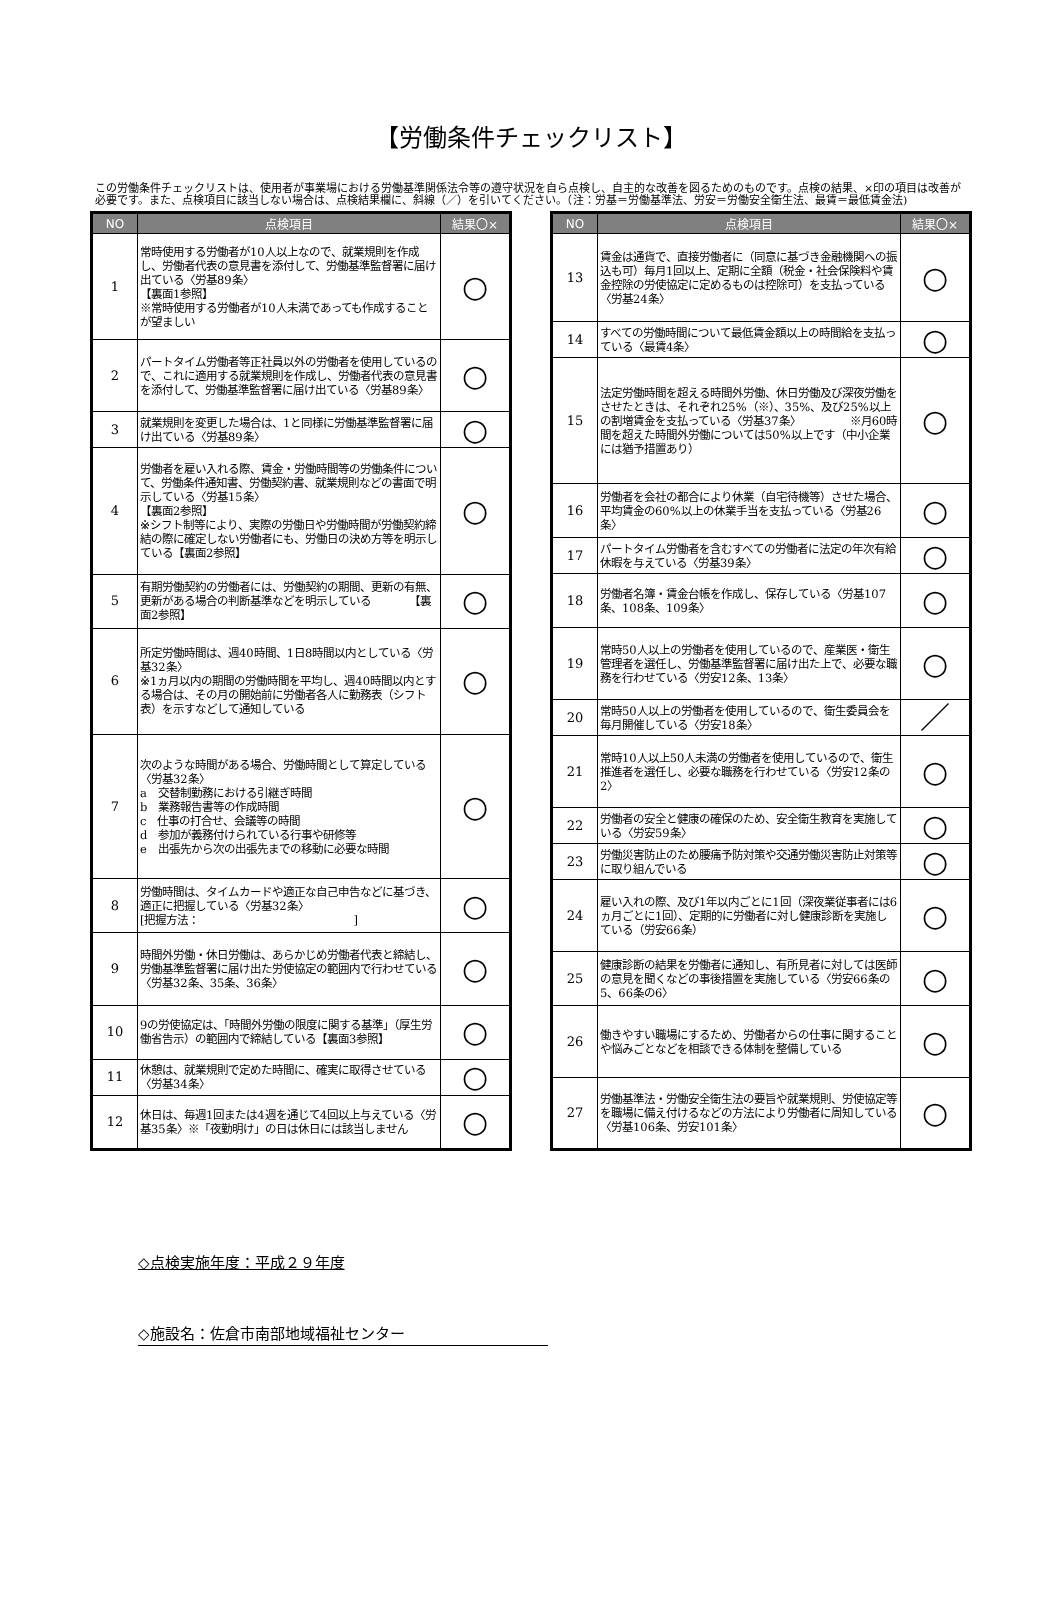【労働条件チェックリスト】
この労働条件チェックリストは、使用者が事業場における労働基準関係法令等の遵守状況を自ら点検し、自主的な改善を図るためのものです。点検の結果、×印の項目は改善が必要です。また、点検項目に該当しない場合は、点検結果欄に、斜線（／）を引いてください。（注：労基＝労働基準法、労安＝労働安全衛生法、最賃＝最低賃金法)
| NO | 点検項目 | 結果〇× |
| --- | --- | --- |
| 1 | 常時使用する労働者が10人以上なので、就業規則を作成し、労働者代表の意見書を添付して、労働基準監督署に届け出ている〈労基89条〉 【裏面1参照】 ※常時使用する労働者が10人未満であっても作成することが望ましい | ○ |
| 2 | パートタイム労働者等正社員以外の労働者を使用しているので、これに適用する就業規則を作成し、労働者代表の意見書を添付して、労働基準監督署に届け出ている〈労基89条〉 | ○ |
| 3 | 就業規則を変更した場合は、1と同様に労働基準監督署に届け出ている〈労基89条〉 | ○ |
| 4 | 労働者を雇い入れる際、賃金・労働時間等の労働条件について、労働条件通知書、労働契約書、就業規則などの書面で明示している〈労基15条〉 【裏面2参照】 ※シフト制等により、実際の労働日や労働時間が労働契約締結の際に確定しない労働者にも、労働日の決め方等を明示している【裏面2参照】 | ○ |
| 5 | 有期労働契約の労働者には、労働契約の期間、更新の有無、更新がある場合の判断基準などを明示している 【裏面2参照】 | ○ |
| 6 | 所定労働時間は、週40時間、1日8時間以内としている〈労基32条〉 ※1ヵ月以内の期間の労働時間を平均し、週40時間以内とする場合は、その月の開始前に労働者各人に勤務表（シフト表）を示すなどして通知している | ○ |
| 7 | 次のような時間がある場合、労働時間として算定している〈労基32条〉 a 交替制勤務における引継ぎ時間 b 業務報告書等の作成時間 c 仕事の打合せ、会議等の時間 d 参加が義務付けられている行事や研修等 e 出張先から次の出張先までの移動に必要な時間 | ○ |
| 8 | 労働時間は、タイムカードや適正な自己申告などに基づき、適正に把握している〈労基32条〉 [把握方法： ] | ○ |
| 9 | 時間外労働・休日労働は、あらかじめ労働者代表と締結し、労働基準監督署に届け出た労使協定の範囲内で行わせている〈労基32条、35条、36条〉 | ○ |
| 10 | 9の労使協定は、「時間外労働の限度に関する基準」（厚生労働省告示）の範囲内で締結している【裏面3参照】 | ○ |
| 11 | 休憩は、就業規則で定めた時間に、確実に取得させている〈労基34条〉 | ○ |
| 12 | 休日は、毎週1回または4週を通じて4回以上与えている〈労基35条〉※「夜勤明け」の日は休日には該当しません | ○ |
| NO | 点検項目 | 結果〇× |
| --- | --- | --- |
| 13 | 賃金は通貨で、直接労働者に（同意に基づき金融機関への振込も可）毎月1回以上、定期に全額（税金・社会保険料や賃金控除の労使協定に定めるものは控除可）を支払っている〈労基24条〉 | ○ |
| 14 | すべての労働時間について最低賃金額以上の時間給を支払っている〈最賃4条〉 | ○ |
| 15 | 法定労働時間を超える時間外労働、休日労働及び深夜労働をさせたときは、それぞれ25%（※）、35%、及び25%以上の割増賃金を支払っている〈労基37条〉 ※月60時間を超えた時間外労働については50%以上です（中小企業には猶予措置あり） | ○ |
| 16 | 労働者を会社の都合により休業（自宅待機等）させた場合、平均賃金の60%以上の休業手当を支払っている〈労基26条〉 | ○ |
| 17 | パートタイム労働者を含むすべての労働者に法定の年次有給休暇を与えている〈労基39条〉 | ○ |
| 18 | 労働者名簿・賃金台帳を作成し、保存している〈労基107条、108条、109条〉 | ○ |
| 19 | 常時50人以上の労働者を使用しているので、産業医・衛生管理者を選任し、労働基準監督署に届け出た上で、必要な職務を行わせている〈労安12条、13条〉 | ○ |
| 20 | 常時50人以上の労働者を使用しているので、衛生委員会を毎月開催している〈労安18条〉 | ／ |
| 21 | 常時10人以上50人未満の労働者を使用しているので、衛生推進者を選任し、必要な職務を行わせている〈労安12条の2〉 | ○ |
| 22 | 労働者の安全と健康の確保のため、安全衛生教育を実施している〈労安59条〉 | ○ |
| 23 | 労働災害防止のため腰痛予防対策や交通労働災害防止対策等に取り組んでいる | ○ |
| 24 | 雇い入れの際、及び1年以内ごとに1回（深夜業従事者には6ヵ月ごとに1回）、定期的に労働者に対し健康診断を実施している（労安66条） | ○ |
| 25 | 健康診断の結果を労働者に通知し、有所見者に対しては医師の意見を聞くなどの事後措置を実施している〈労安66条の5、66条の6〉 | ○ |
| 26 | 働きやすい職場にするため、労働者からの仕事に関することや悩みごとなどを相談できる体制を整備している | ○ |
| 27 | 労働基準法・労働安全衛生法の要旨や就業規則、労使協定等を職場に備え付けるなどの方法により労働者に周知している〈労基106条、労安101条〉 | ○ |
◇点検実施年度：平成２９年度
◇施設名：佐倉市南部地域福祉センター